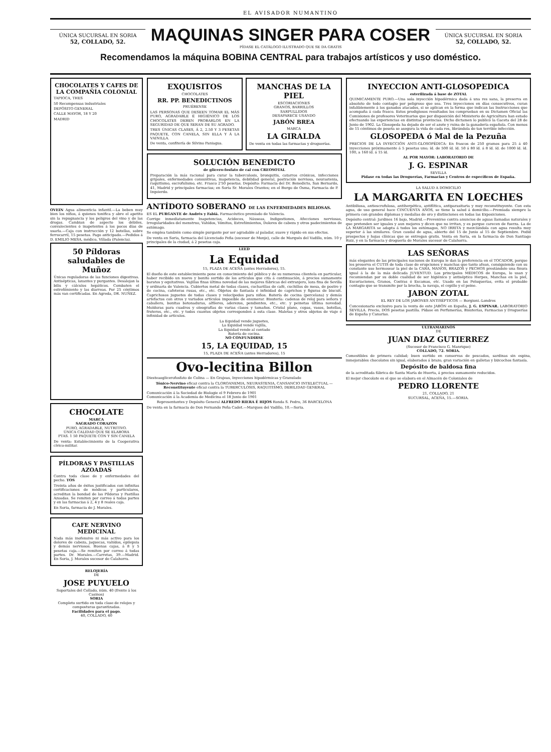EL AVISADOR NUMANTINO
ÚNICA SUCURSAL EN SORIA
52, COLLADO, 52.
MAQUINAS SINGER PARA COSER
PÍDASE EL CATÁLOGO ILUSTRADO QUE SE DA GRATIS
ÚNICA SUCURSAL EN SORIA
52, COLLADO, 52.
Recomendamos la máquina BOBINA CENTRAL para trabajos artísticos y uso doméstico.
CHOCOLATES Y CAFES DE LA COMPAÑÍA COLONIAL
TAPIOCA, THES
50 Recompensas industriales
DEPÓSITO GENERAL
CALLE MAYOR, 18 Y 20
MADRID
OVEIN Agua alimenticia infantil.—La beben muy bien los niños, á quienes tonifica y abre el apetito sin la repugnancia y los peligros del vino y de las drogas. Cambian de aspecto los débiles, convalecientes ó inapetentes á los pocos días de usarla.—Caja con instrucción y 12 botellas, sobre ferrocarril, 15 pesetas. Pago anticipado.—Pedidos á D. EMILIO MESA, médico, Villada (Palencia).
50 Píldoras saludables de Muñoz
Únicas reguladoras de las funciones digestivas. Antisépticas, laxantes y purgantes. Desalojan la bilis y cálculos hepáticos. Combaten el estreñimiento y las diarreas. Por 25 céntimos más van certificadas. En Agreda, DR. NUÑEZ.
CHOCOLATE
MARCA
SAGRADO CORAZON
PURO, AGRADABLE, NUTRITIVO.
ÚNICA CALIDAD QUE SE ELABORA
PTAS. 1 50 PAQUETE CON Y SIN CANELA
De venta: Establecimiento de la Cooperativa cívico-militar.
PÍLDORAS Y PASTILLAS AZOADAS
Contra toda clase de y enfermedades del pecho. TOS
Treinta años de éxitos justificados con infinitas certificaciones de médicos y particulares, acreditan la bondad de las Píldoras y Pastillas Azoadas. Se remiten por correo á todas partes y en las farmacias á 2, 4 y 8 reales caja.
En Soria, farmacia de J. Morales.
CAFE NERVINO MEDICINAL
Nada más inofensivo ni más activo para los dolores de cabeza, jaquecas, vahídos, epilepsia y demás nerviosos. Buenas cajas, á 8 y 5 pesetas caja.—Se remiten por correo á todas partes. Dr. Morales.—Carretas, 39.—Madrid. En Soria, J. Morales sucesor de Calahorra.
RELOJERÍA
DE
JOSE PUYUELO
Soportales del Collado, núm. 40 (frente á los Casinos)
SORIA
Completo surtido en toda clase de relojes y composturas garantizadas.
Facilidades para el pago.
40, COLLADO, 40
EXQUISITOS
CHOCOLATES
RR. PP. BENEDICTINOS
PRUÉBENSE
LAS PERSONAS QUE DESEEN TOMAR EL MÁS PURO, AGRADABLE É HIGIÉNICO DE LOS CHOCOLATES DEBEN PROBARLOS EN LA SEGURIDAD DE QUE SERAN DE SU AGRADO.
TRES ÚNICAS CLASES, Á 2, 2.50 Y 3 PESETAS PAQUETE, CON CANELA, SIN ELLA Y Á LA VAINILLA.
De venta, confitería de Silvino Paniagua.
MANCHAS DE LA PIEL
ESCORIACIONES
GRANOS, BARRILLOS
SARPULLIDOS
DESAPARECE USANDO
JABÓN BREA
MARCA
LA GIRALDA
De venta en todas las farmacias y droguerías.
SOLUCIÓN BENEDICTO
de glicero-fosfato de cal con CREOSOTAL
Preparación la más racional para curar la tuberculosis, bronquitis, catarros crónicos, infecciones gripales, enfermedades consuntivas, inapetencia, debilidad general, postración nerviosa, neurastenia, raquitismo, escrofulismo, etc. Frasco 2'50 pesetas. Depósito: Farmacia del Dr. Benedicto, San Bernardo, 41, Madrid y principales farmacias; en Soria Sr. Morales Orantes; en el Burgo de Osma, Farmacia de P. Izquierdo.
ANTÍDOTO SOBERANO DE LAS ENFERMEDADES BILIOSAS.
ES EL PURGANTE de Andrés y Fabiá. Farmacéutico premiado de Valencia.
Corrige inmediatamente Inapetencias, Acideces, Náuseas, Indigestiones, Afecciones nerviosas, Irregularidades del menstruo, Vahídos, Vómitos, Estreñimientos, Dolores de cabeza y otros padecimientos de estómago.
Se emplea también como simple purgante por ser agradable al paladar, suave y rápido en sus efectos.
De venta en Soria, farmacia del Licenciado Peña (sucesor de Monje), calle de Marqués del Vadillo, núm. 10 y principales de la ciudad, á 2 pesetas caja.
LEED
La Equidad
15, PLAZA DE ACEÑA (antes Herradores), 15.
El dueño de este establecimiento pone en conocimiento del público y de su numerosa clientela en particular, haber recibido un nuevo y bonito surtido de los artículos que cita á continuación, á precios sumamente baratos y equitativos. Vajillas finas última novedad de las mejores fábricas del extranjero, loza fina de Sevilla y ordinaria de Valencia. Cubiertos metal de todas clases, cucharillas de café, cuchillos de mesa, de postre y de cocina, cafeteras rusas, etc., etc. Objetos de fantasía é infinidad de caprichos y figuras de biscuit. Caprichosos juguetes de todas clases y velocípedos para niños. Batería de cocina (percelana) y demás artefactos con otros y variados artículos imposible de enumerar. Bisutería: cadenas de reloj para señora y caballero, bonitas botonaduras, alfileres, aderezos, pendientes, etc., etc. y peinetas última novedad. Molduras para cuadros y oleografías de varias clases y tamaños. Cristal plano, copas, vasos, botellas, fruteros, etc., etc. y todos cuantos objetos corresponden á esta clase. Maletas y otros objetos de viaje é infinidad de artículos.
La Equidad vende juguetes,
La Equidad vende vajilla,
La Equidad vende al contado
Batería de cocina.
NO CONFUNDIRSE
15, LA EQUIDAD, 15
15, PLAZA DE ACEÑA (antes Herradores), 15
Ovo-lecitina Billon
Diesteaoglicerofosfato de Colina — En Grajeas, Inyecciones hipodérmicas y Granulado
Tónico-Nervino eficaz contra la CLOROANEMIA, NEURASTENIA, CANSANCIO INTELECTUAL — Reconstituyente eficaz contra la TUBERCULOSIS, RAQUITISMO, DEBILIDAD GENERAL
Comunicación á la Sociedad de Biologie el 9 Febrero de 1901
Comunicación á la Academia de Medicina el 18 Junio de 1901
Representantes y Depósito General ALFREDO RIERA É HIJOS Ronda S. Pedro, 36 BARCELONA
De venta en la farmacia de Don Fernando Peña Cadet.—Marques del Vadillo, 10.—Soria.
INYECCION ANTI-GLOSOPEDICA
esterilizada á base de ZOTAL
QUIMICAMENTE PURO.—Una sola inyección hipodérmica dada á una res sana, la preserva en absoluto de todo contagio por peligroso que sea. Tres inyecciones en días consecutivos, curan infaliblemente á los ganados atacados, si se aplican en la forma que indican las Instrucciones que acompaña á cada frasco. Estos prodigiosos resultados los comprueban en su Dictamen Oficial las Comisiones de profesores Veterinarios que por disposición del Ministerio de Agricultura han estado efectuando las experiencias en distintas provincias. Dicho dictamen lo publicó la Gaceta del 28 de Junio de 1902. La Glosopeda ha dejado de ser el azote y ruina de la ganadería española. Con menos de 15 céntimos de peseta se asegura la vida de cada res, librándola de tan terrible infección.
GLOSOPEDA ó Mal de la Pezuña
PRECIOS DE LA INYECCIÓN ANTI-GLOSOPÉDICA: En frascos de 250 gramos para 25 á 40 inyecciones próximamente á 5 pesetas uno; íd. de 500 íd. íd. 50 á 80 íd. á 8 íd. íd. de 1000 íd. íd. 100, a 160 íd. á 15 íd.
AL POR MAYOR: LABORATORIO DE
J. G. ESPINAR
SEVILLA
Pídase en todas las Droguerías, Farmacias y Centros de específicos de España.
LA SALUD A DOMICILIO
LA MARGARITA EN LOECHES
Antibiliosa, antiescrofulosa, antiherpética, antiflítica, antiparasitaria y muy reconstituyente. Con esta agua, de uso general hace CINCUENTA AÑOS, se tiene la salud á domicilio.—Premiada siempre la primera con grandes diplomas y medallas de oro y distinciones en todas las Exposiciones.
Depósito central: Jardines 16 bajo, Madrid.—Prevenirse contra anuncios de aguas llamadas naturales y que pretenden ser iguales y aun mejores y dicen que no irritan, y es porque carecen de fuerza. La de LA MARGARITA se adapta á todos los estómagos, NO IRRITA y mezclándola con agua resulta muy superior á las similares. Gran caudal de agua, abierto del 15 de Junio al 15 de Septiembre. Pedid prospectos y hojas clínicas que se entregan gratis. Venta en Soria, en la farmacia de Don Santiago Ruiz, y en la farmacia y droguería de Morales sucesor de Calahorra.
LAS SEÑORAS
más elegantes de las principales naciones de Europa le dan la preferencia en el TOCADOR, porque les preserva el CUTIS de toda clase de erupciones y manchas que tanto afean, consiguiendo con su constante uso hermosear la piel de la CARA, MANOS, BRAZOS y PECHOS prestándole una finura igual á la de la más delicada JUVENTUD. Los principales MÉDICOS de Europa, lo usan y recomiendan por su doble cualidad de ser higiénico y antiséptico Herpes, Manchas en la piel, Escoriaciones, Granos, Costras ó Escamas, etc. Usado en las Peluquerías, evita el probable contagio que se transmite por la brocha, la navaja, el cepillo y el peine.
JABON ZOTAL
EL REY DE LOS JABONES ANTISÉPTICOS — Borgioni.-Londres
Concesionario exclusivo para la venta de este JABÓN en España, J. G. ESPINAR. LABORATORIO SEVILLA. Precio, DOS pesetas pastilla. Pídase en Perfumerías, Bisuterías, Farmacias y Droguerías de España y Canarias.
ULTRAMARINOS
DE
JUAN DIAZ GUTIERREZ
(Sucesor de Francisco G. Manrique)
COLLADO, 72. SORIA.
Comestibles de primera calidad; buen surtido en conservas de pescados, sardinas sin espina, inmejorables chocolates sin igual, elaborados á brazo, gran variación en galletas y bizcochos fantasía.
Depósito de baldosa fina
de la acreditada fábrica de Santa María de Huerta, á precios sumamente reducidos.
El mejor chocolate es el que se elabora en el Almacén de Coloniales de
PEDRO LLORENTE
21, COLLADO, 21
SUCURSAL, ACEÑA, 15.—SORIA.